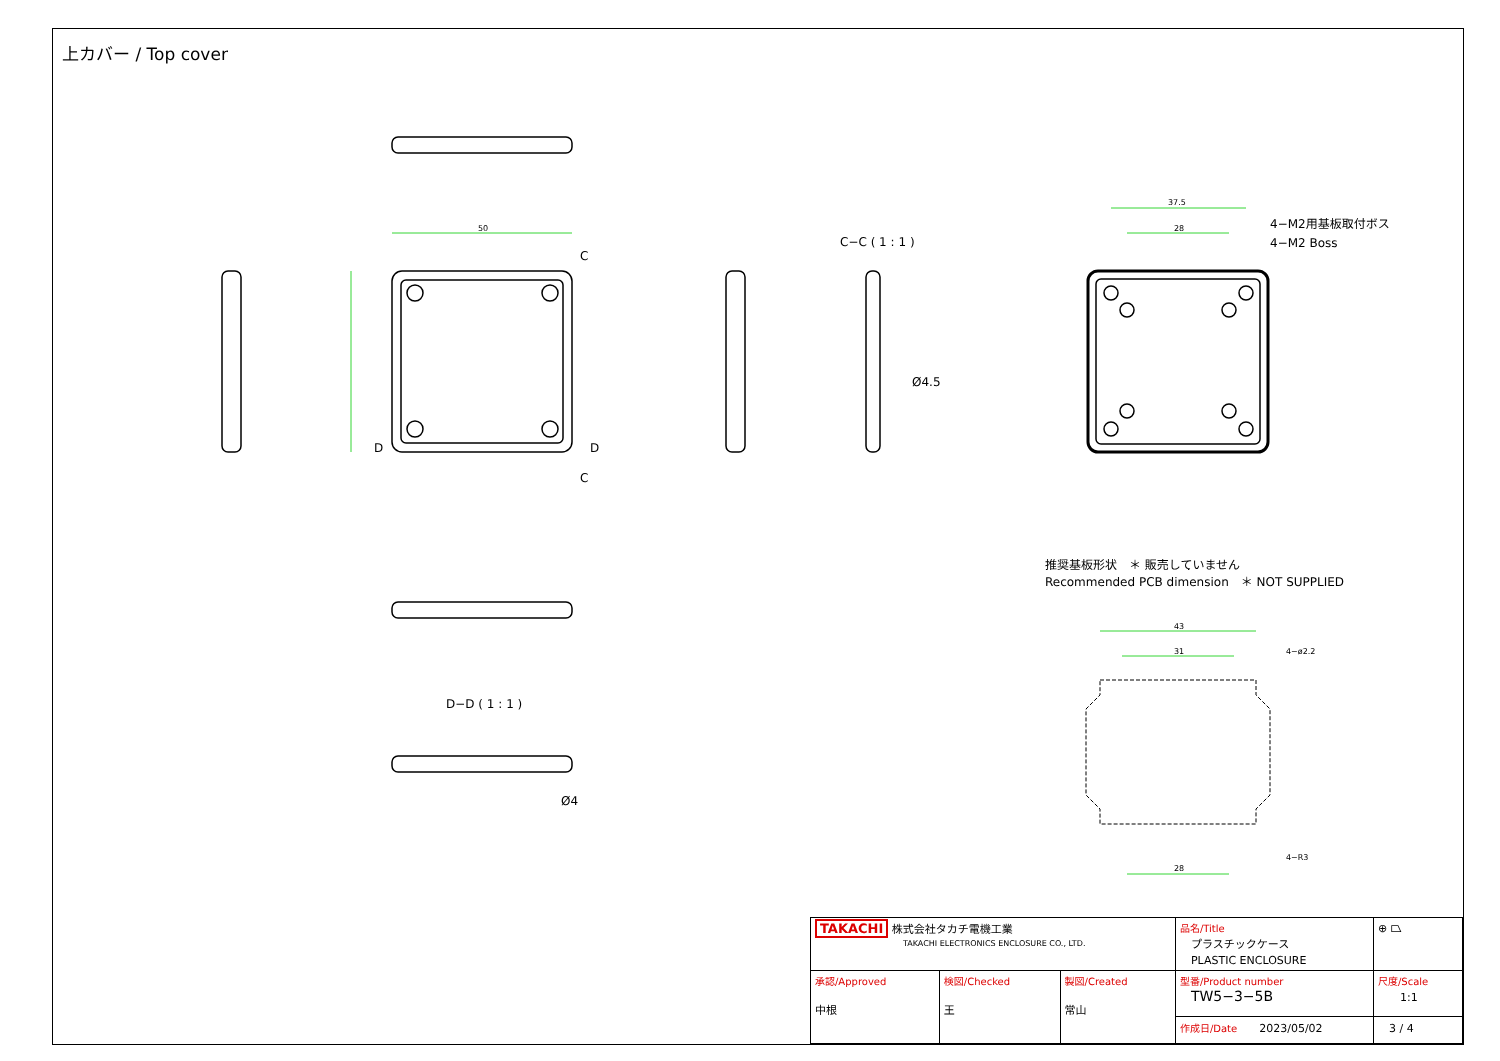上カバー / Top cover
50
C
C
D D
C−C ( 1 : 1 )
D−D ( 1 : 1 )
Ø4.5
Ø4
37.5
28
4−M2用基板取付ボス
4−M2 Boss
推奨基板形状　＊ 販売していません
Recommended PCB dimension　＊ NOT SUPPLIED
43
31 4−ø2.2
4−R3
28
| TAKACHI 株式会社タカチ電機工業 TAKACHI ELECTRONICS ENCLOSURE CO., LTD. | | | 品名/Title プラスチックケース PLASTIC ENCLOSURE | ⊕ ⏢ |
| 承認/Approved 中根 | 検図/Checked 王 | 製図/Created 常山 | 型番/Product number TW5−3−5B | 尺度/Scale 1:1 |
| | | | 作成日/Date 2023/05/02 | 3 / 4 |